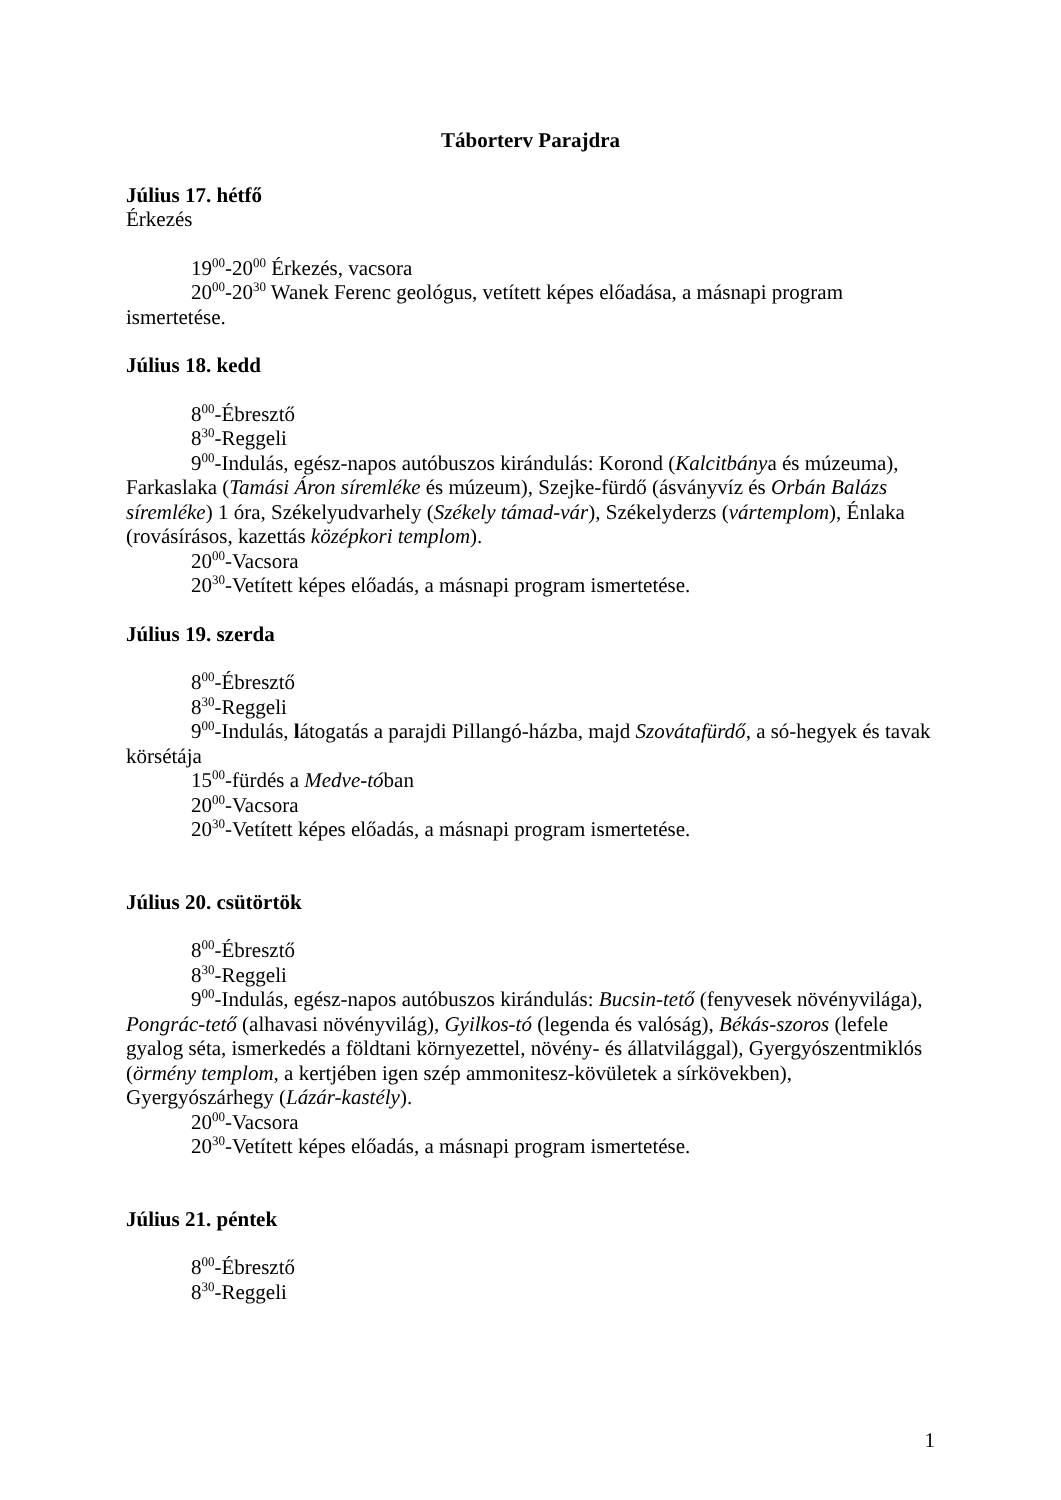Táborterv Parajdra
Július 17. hétfő
Érkezés
19<sup>00</sup>-20<sup>00</sup> Érkezés, vacsora
20<sup>00</sup>-20<sup>30</sup> Wanek Ferenc geológus, vetített képes előadása, a másnapi program ismertetése.
Július 18. kedd
8<sup>00</sup>-Ébresztő
8<sup>30</sup>-Reggeli
9<sup>00</sup>-Indulás, egész-napos autóbuszos kirándulás: Korond (Kalcitbánya és múzeuma), Farkaslaka (Tamási Áron síremléke és múzeum), Szejke-fürdő (ásványvíz és Orbán Balázs síremléke) 1 óra, Székelyudvarhely (Székely támad-vár), Székelyderzs (vártemplom), Énlaka (rovásírásos, kazettás középkori templom).
20<sup>00</sup>-Vacsora
20<sup>30</sup>-Vetített képes előadás, a másnapi program ismertetése.
Július 19. szerda
8<sup>00</sup>-Ébresztő
8<sup>30</sup>-Reggeli
9<sup>00</sup>-Indulás, látogatás a parajdi Pillangó-házba, majd Szovátafürdő, a só-hegyek és tavak körsétája
15<sup>00</sup>-fürdés a Medve-tóban
20<sup>00</sup>-Vacsora
20<sup>30</sup>-Vetített képes előadás, a másnapi program ismertetése.
Július 20. csütörtök
8<sup>00</sup>-Ébresztő
8<sup>30</sup>-Reggeli
9<sup>00</sup>-Indulás, egész-napos autóbuszos kirándulás: Bucsin-tető (fenyvesek növényvilága), Pongrác-tető (alhavasi növényvilág), Gyilkos-tó (legenda és valóság), Békás-szoros (lefele gyalog séta, ismerkedés a földtani környezettel, növény- és állatvilággal), Gyergyószentmiklós (örmény templom, a kertjében igen szép ammonitesz-kövületek a sírkövekben), Gyergyószárhegy (Lázár-kastély).
20<sup>00</sup>-Vacsora
20<sup>30</sup>-Vetített képes előadás, a másnapi program ismertetése.
Július 21. péntek
8<sup>00</sup>-Ébresztő
8<sup>30</sup>-Reggeli
1